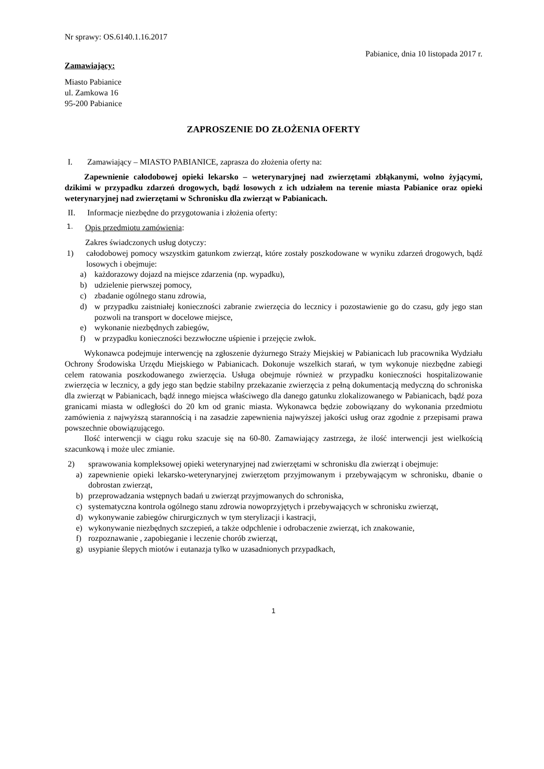Nr sprawy: OS.6140.1.16.2017
Pabianice, dnia 10 listopada 2017 r.
Zamawiający:
Miasto Pabianice
ul. Zamkowa 16
95-200 Pabianice
ZAPROSZENIE DO ZŁOŻENIA OFERTY
I. Zamawiający – MIASTO PABIANICE, zaprasza do złożenia oferty na:
Zapewnienie całodobowej opieki lekarsko – weterynaryjnej nad zwierzętami zbłąkanymi, wolno żyjącymi, dzikimi w przypadku zdarzeń drogowych, bądź losowych z ich udziałem na terenie miasta Pabianice oraz opieki weterynaryjnej nad zwierzętami w Schronisku dla zwierząt w Pabianicach.
II. Informacje niezbędne do przygotowania i złożenia oferty:
1. Opis przedmiotu zamówienia:
Zakres świadczonych usług dotyczy:
1) całodobowej pomocy wszystkim gatunkom zwierząt, które zostały poszkodowane w wyniku zdarzeń drogowych, bądź losowych i obejmuje:
a) każdorazowy dojazd na miejsce zdarzenia (np. wypadku),
b) udzielenie pierwszej pomocy,
c) zbadanie ogólnego stanu zdrowia,
d) w przypadku zaistniałej konieczności zabranie zwierzęcia do lecznicy i pozostawienie go do czasu, gdy jego stan pozwoli na transport w docelowe miejsce,
e) wykonanie niezbędnych zabiegów,
f) w przypadku konieczności bezzwłoczne uśpienie i przejęcie zwłok.
Wykonawca podejmuje interwencję na zgłoszenie dyżurnego Straży Miejskiej w Pabianicach lub pracownika Wydziału Ochrony Środowiska Urzędu Miejskiego w Pabianicach. Dokonuje wszelkich starań, w tym wykonuje niezbędne zabiegi celem ratowania poszkodowanego zwierzęcia. Usługa obejmuje również w przypadku konieczności hospitalizowanie zwierzęcia w lecznicy, a gdy jego stan będzie stabilny przekazanie zwierzęcia z pełną dokumentacją medyczną do schroniska dla zwierząt w Pabianicach, bądź innego miejsca właściwego dla danego gatunku zlokalizowanego w Pabianicach, bądź poza granicami miasta w odległości do 20 km od granic miasta. Wykonawca będzie zobowiązany do wykonania przedmiotu zamówienia z najwyższą starannością i na zasadzie zapewnienia najwyższej jakości usług oraz zgodnie z przepisami prawa powszechnie obowiązującego.
Ilość interwencji w ciągu roku szacuje się na 60-80. Zamawiający zastrzega, że ilość interwencji jest wielkością szacunkową i może ulec zmianie.
2) sprawowania kompleksowej opieki weterynaryjnej nad zwierzętami w schronisku dla zwierząt i obejmuje:
a) zapewnienie opieki lekarsko-weterynaryjnej zwierzętom przyjmowanym i przebywającym w schronisku, dbanie o dobrostan zwierząt,
b) przeprowadzania wstępnych badań u zwierząt przyjmowanych do schroniska,
c) systematyczna kontrola ogólnego stanu zdrowia nowoprzyjętych i przebywających w schronisku zwierząt,
d) wykonywanie zabiegów chirurgicznych w tym sterylizacji i kastracji,
e) wykonywanie niezbędnych szczepień, a także odpchlenie i odrobaczenie zwierząt, ich znakowanie,
f) rozpoznawanie , zapobieganie i leczenie chorób zwierząt,
g) usypianie ślepych miotów i eutanazja tylko w uzasadnionych przypadkach,
1